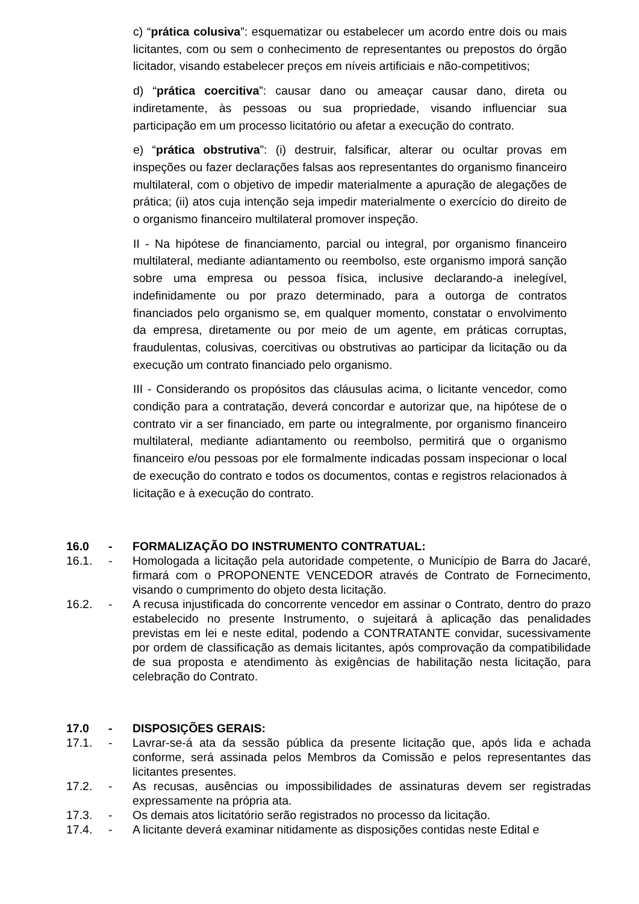c) “prática colusiva”: esquematizar ou estabelecer um acordo entre dois ou mais licitantes, com ou sem o conhecimento de representantes ou prepostos do órgão licitador, visando estabelecer preços em níveis artificiais e não-competitivos;
d) “prática coercitiva”: causar dano ou ameaçar causar dano, direta ou indiretamente, às pessoas ou sua propriedade, visando influenciar sua participação em um processo licitatório ou afetar a execução do contrato.
e) “prática obstrutiva”: (i) destruir, falsificar, alterar ou ocultar provas em inspeções ou fazer declarações falsas aos representantes do organismo financeiro multilateral, com o objetivo de impedir materialmente a apuração de alegações de prática; (ii) atos cuja intenção seja impedir materialmente o exercício do direito de o organismo financeiro multilateral promover inspeção.
II - Na hipótese de financiamento, parcial ou integral, por organismo financeiro multilateral, mediante adiantamento ou reembolso, este organismo imporá sanção sobre uma empresa ou pessoa física, inclusive declarando-a inelegível, indefinidamente ou por prazo determinado, para a outorga de contratos financiados pelo organismo se, em qualquer momento, constatar o envolvimento da empresa, diretamente ou por meio de um agente, em práticas corruptas, fraudulentas, colusivas, coercitivas ou obstrutivas ao participar da licitação ou da execução um contrato financiado pelo organismo.
III - Considerando os propósitos das cláusulas acima, o licitante vencedor, como condição para a contratação, deverá concordar e autorizar que, na hipótese de o contrato vir a ser financiado, em parte ou integralmente, por organismo financeiro multilateral, mediante adiantamento ou reembolso, permitirá que o organismo financeiro e/ou pessoas por ele formalmente indicadas possam inspecionar o local de execução do contrato e todos os documentos, contas e registros relacionados à licitação e à execução do contrato.
16.0 - FORMALIZAÇÃO DO INSTRUMENTO CONTRATUAL:
16.1. - Homologada a licitação pela autoridade competente, o Município de Barra do Jacaré, firmará com o PROPONENTE VENCEDOR através de Contrato de Fornecimento, visando o cumprimento do objeto desta licitação.
16.2. - A recusa injustificada do concorrente vencedor em assinar o Contrato, dentro do prazo estabelecido no presente Instrumento, o sujeitará à aplicação das penalidades previstas em lei e neste edital, podendo a CONTRATANTE convidar, sucessivamente por ordem de classificação as demais licitantes, após comprovação da compatibilidade de sua proposta e atendimento às exigências de habilitação nesta licitação, para celebração do Contrato.
17.0 - DISPOSIÇÕES GERAIS:
17.1. - Lavrar-se-á ata da sessão pública da presente licitação que, após lida e achada conforme, será assinada pelos Membros da Comissão e pelos representantes das licitantes presentes.
17.2. - As recusas, ausências ou impossibilidades de assinaturas devem ser registradas expressamente na própria ata.
17.3. - Os demais atos licitatório serão registrados no processo da licitação.
17.4. - A licitante deverá examinar nitidamente as disposições contidas neste Edital e